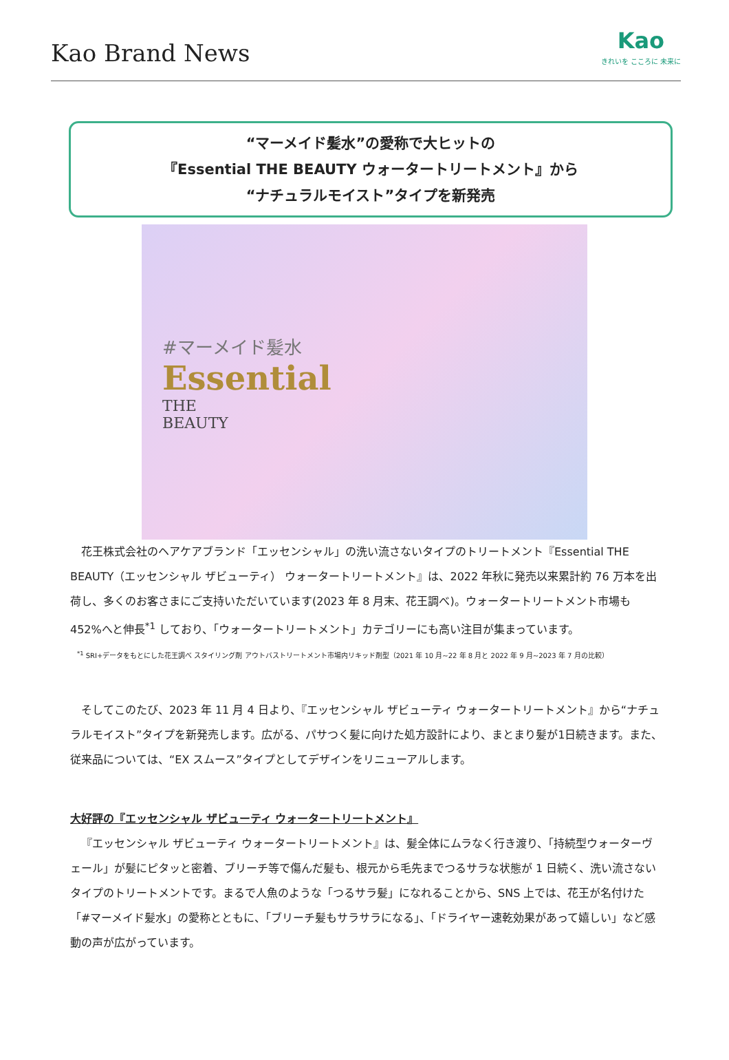Kao Brand News
Kao
きれいを こころに 未来に
“マーメイド髪水”の愛称で大ヒットの
『Essential THE BEAUTY ウォータートリートメント』から
“ナチュラルモイスト”タイプを新発売
#マーメイド髪水
Essential
THE
BEAUTY
花王株式会社のヘアケアブランド「エッセンシャル」の洗い流さないタイプのトリートメント『Essential THE BEAUTY（エッセンシャル ザビューティ） ウォータートリートメント』は、2022 年秋に発売以来累計約 76 万本を出荷し、多くのお客さまにご支持いただいています(2023 年 8 月末、花王調べ)。ウォータートリートメント市場も 452%へと伸長<sup>*1</sup> しており、「ウォータートリートメント」カテゴリーにも高い注目が集まっています。
<sup>*1</sup> SRI+データをもとにした花王調べ スタイリング剤 アウトバストリートメント市場内リキッド剤型（2021 年 10 月~22 年 8 月と 2022 年 9 月~2023 年 7 月の比較）
そしてこのたび、2023 年 11 月 4 日より、『エッセンシャル ザビューティ ウォータートリートメント』から“ナチュラルモイスト”タイプを新発売します。広がる、パサつく髪に向けた処方設計により、まとまり髪が1日続きます。また、従来品については、“EX スムース”タイプとしてデザインをリニューアルします。
大好評の『エッセンシャル ザビューティ ウォータートリートメント』
『エッセンシャル ザビューティ ウォータートリートメント』は、髪全体にムラなく行き渡り、「持続型ウォーターヴェール」が髪にピタッと密着、ブリーチ等で傷んだ髪も、根元から毛先までつるサラな状態が 1 日続く、洗い流さないタイプのトリートメントです。まるで人魚のような「つるサラ髪」になれることから、SNS 上では、花王が名付けた「#マーメイド髪水」の愛称とともに、「ブリーチ髪もサラサラになる」、「ドライヤー速乾効果があって嬉しい」など感動の声が広がっています。